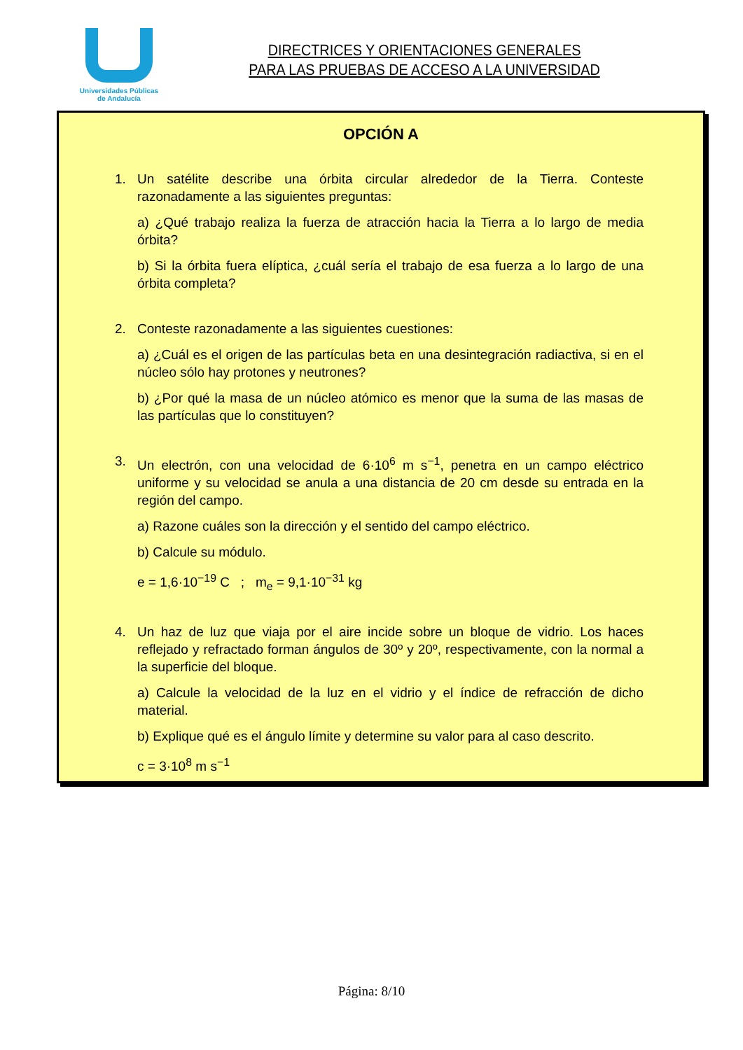Universidades Públicas
de Andalucía
DIRECTRICES Y ORIENTACIONES GENERALES
PARA LAS PRUEBAS DE ACCESO A LA UNIVERSIDAD
OPCIÓN A
1. Un satélite describe una órbita circular alrededor de la Tierra. Conteste razonadamente a las siguientes preguntas:
a) ¿Qué trabajo realiza la fuerza de atracción hacia la Tierra a lo largo de media órbita?
b) Si la órbita fuera elíptica, ¿cuál sería el trabajo de esa fuerza a lo largo de una órbita completa?
2. Conteste razonadamente a las siguientes cuestiones:
a) ¿Cuál es el origen de las partículas beta en una desintegración radiactiva, si en el núcleo sólo hay protones y neutrones?
b) ¿Por qué la masa de un núcleo atómico es menor que la suma de las masas de las partículas que lo constituyen?
3. Un electrón, con una velocidad de 6·10<sup>6</sup> m s<sup>−1</sup>, penetra en un campo eléctrico uniforme y su velocidad se anula a una distancia de 20 cm desde su entrada en la región del campo.
a) Razone cuáles son la dirección y el sentido del campo eléctrico.
b) Calcule su módulo.
e = 1,6·10<sup>−19</sup> C ; m<sub>e</sub> = 9,1·10<sup>−31</sup> kg
4. Un haz de luz que viaja por el aire incide sobre un bloque de vidrio. Los haces reflejado y refractado forman ángulos de 30º y 20º, respectivamente, con la normal a la superficie del bloque.
a) Calcule la velocidad de la luz en el vidrio y el índice de refracción de dicho material.
b) Explique qué es el ángulo límite y determine su valor para al caso descrito.
c = 3·10<sup>8</sup> m s<sup>−1</sup>
Página: 8/10